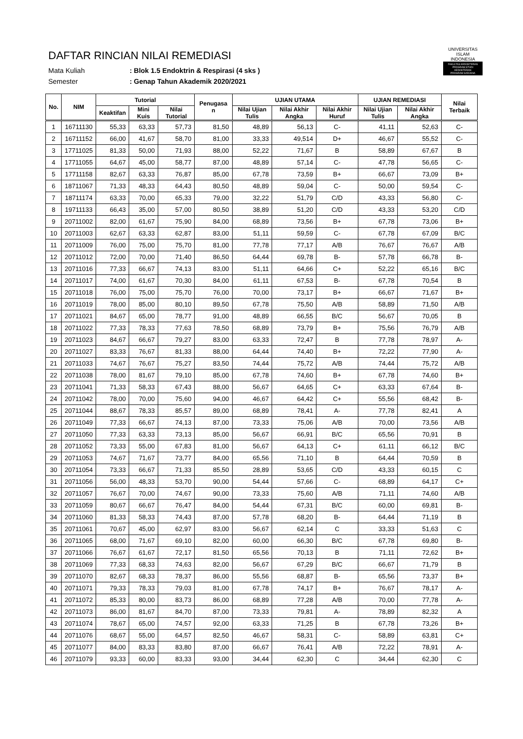DAFTAR RINCIAN NILAI REMEDIASI
Mata Kuliah: Blok 1.5 Endoktrin & Respirasi (4 sks )
Semester: Genap Tahun Akademik 2020/2021
UNIVERSITAS
ISLAM
INDONESIA
FAKULTAS KEDOKTERAN
PROGRAM STUDI KEDOKTERAN
PROGRAM SARJANA
| No. | NIM | Tutorial | | | Penugasa n | UJIAN UTAMA | | | UJIAN REMEDIASI | | Nilai Terbaik |
| --- | --- | --- | --- | --- | --- | --- | --- | --- | --- | --- | --- |
| | | Keaktifan | Mini Kuis | Nilai Tutorial | | Nilai Ujian Tulis | Nilai Akhir Angka | Nilai Akhir Huruf | Nilai Ujian Tulis | Nilai Akhir Angka | |
| 1 | 16711130 | 55,33 | 63,33 | 57,73 | 81,50 | 48,89 | 56,13 | C- | 41,11 | 52,63 | C- |
| 2 | 16711152 | 66,00 | 41,67 | 58,70 | 81,00 | 33,33 | 49,514 | D+ | 46,67 | 55,52 | C- |
| 3 | 17711025 | 81,33 | 50,00 | 71,93 | 88,00 | 52,22 | 71,67 | B | 58,89 | 67,67 | B |
| 4 | 17711055 | 64,67 | 45,00 | 58,77 | 87,00 | 48,89 | 57,14 | C- | 47,78 | 56,65 | C- |
| 5 | 17711158 | 82,67 | 63,33 | 76,87 | 85,00 | 67,78 | 73,59 | B+ | 66,67 | 73,09 | B+ |
| 6 | 18711067 | 71,33 | 48,33 | 64,43 | 80,50 | 48,89 | 59,04 | C- | 50,00 | 59,54 | C- |
| 7 | 18711174 | 63,33 | 70,00 | 65,33 | 79,00 | 32,22 | 51,79 | C/D | 43,33 | 56,80 | C- |
| 8 | 19711133 | 66,43 | 35,00 | 57,00 | 80,50 | 38,89 | 51,20 | C/D | 43,33 | 53,20 | C/D |
| 9 | 20711002 | 82,00 | 61,67 | 75,90 | 84,00 | 68,89 | 73,56 | B+ | 67,78 | 73,06 | B+ |
| 10 | 20711003 | 62,67 | 63,33 | 62,87 | 83,00 | 51,11 | 59,59 | C- | 67,78 | 67,09 | B/C |
| 11 | 20711009 | 76,00 | 75,00 | 75,70 | 81,00 | 77,78 | 77,17 | A/B | 76,67 | 76,67 | A/B |
| 12 | 20711012 | 72,00 | 70,00 | 71,40 | 86,50 | 64,44 | 69,78 | B- | 57,78 | 66,78 | B- |
| 13 | 20711016 | 77,33 | 66,67 | 74,13 | 83,00 | 51,11 | 64,66 | C+ | 52,22 | 65,16 | B/C |
| 14 | 20711017 | 74,00 | 61,67 | 70,30 | 84,00 | 61,11 | 67,53 | B- | 67,78 | 70,54 | B |
| 15 | 20711018 | 76,00 | 75,00 | 75,70 | 76,00 | 70,00 | 73,17 | B+ | 66,67 | 71,67 | B+ |
| 16 | 20711019 | 78,00 | 85,00 | 80,10 | 89,50 | 67,78 | 75,50 | A/B | 58,89 | 71,50 | A/B |
| 17 | 20711021 | 84,67 | 65,00 | 78,77 | 91,00 | 48,89 | 66,55 | B/C | 56,67 | 70,05 | B |
| 18 | 20711022 | 77,33 | 78,33 | 77,63 | 78,50 | 68,89 | 73,79 | B+ | 75,56 | 76,79 | A/B |
| 19 | 20711023 | 84,67 | 66,67 | 79,27 | 83,00 | 63,33 | 72,47 | B | 77,78 | 78,97 | A- |
| 20 | 20711027 | 83,33 | 76,67 | 81,33 | 88,00 | 64,44 | 74,40 | B+ | 72,22 | 77,90 | A- |
| 21 | 20711033 | 74,67 | 76,67 | 75,27 | 83,50 | 74,44 | 75,72 | A/B | 74,44 | 75,72 | A/B |
| 22 | 20711038 | 78,00 | 81,67 | 79,10 | 85,00 | 67,78 | 74,60 | B+ | 67,78 | 74,60 | B+ |
| 23 | 20711041 | 71,33 | 58,33 | 67,43 | 88,00 | 56,67 | 64,65 | C+ | 63,33 | 67,64 | B- |
| 24 | 20711042 | 78,00 | 70,00 | 75,60 | 94,00 | 46,67 | 64,42 | C+ | 55,56 | 68,42 | B- |
| 25 | 20711044 | 88,67 | 78,33 | 85,57 | 89,00 | 68,89 | 78,41 | A- | 77,78 | 82,41 | A |
| 26 | 20711049 | 77,33 | 66,67 | 74,13 | 87,00 | 73,33 | 75,06 | A/B | 70,00 | 73,56 | A/B |
| 27 | 20711050 | 77,33 | 63,33 | 73,13 | 85,00 | 56,67 | 66,91 | B/C | 65,56 | 70,91 | B |
| 28 | 20711052 | 73,33 | 55,00 | 67,83 | 81,00 | 56,67 | 64,13 | C+ | 61,11 | 66,12 | B/C |
| 29 | 20711053 | 74,67 | 71,67 | 73,77 | 84,00 | 65,56 | 71,10 | B | 64,44 | 70,59 | B |
| 30 | 20711054 | 73,33 | 66,67 | 71,33 | 85,50 | 28,89 | 53,65 | C/D | 43,33 | 60,15 | C |
| 31 | 20711056 | 56,00 | 48,33 | 53,70 | 90,00 | 54,44 | 57,66 | C- | 68,89 | 64,17 | C+ |
| 32 | 20711057 | 76,67 | 70,00 | 74,67 | 90,00 | 73,33 | 75,60 | A/B | 71,11 | 74,60 | A/B |
| 33 | 20711059 | 80,67 | 66,67 | 76,47 | 84,00 | 54,44 | 67,31 | B/C | 60,00 | 69,81 | B- |
| 34 | 20711060 | 81,33 | 58,33 | 74,43 | 87,00 | 57,78 | 68,20 | B- | 64,44 | 71,19 | B |
| 35 | 20711061 | 70,67 | 45,00 | 62,97 | 83,00 | 56,67 | 62,14 | C | 33,33 | 51,63 | C |
| 36 | 20711065 | 68,00 | 71,67 | 69,10 | 82,00 | 60,00 | 66,30 | B/C | 67,78 | 69,80 | B- |
| 37 | 20711066 | 76,67 | 61,67 | 72,17 | 81,50 | 65,56 | 70,13 | B | 71,11 | 72,62 | B+ |
| 38 | 20711069 | 77,33 | 68,33 | 74,63 | 82,00 | 56,67 | 67,29 | B/C | 66,67 | 71,79 | B |
| 39 | 20711070 | 82,67 | 68,33 | 78,37 | 86,00 | 55,56 | 68,87 | B- | 65,56 | 73,37 | B+ |
| 40 | 20711071 | 79,33 | 78,33 | 79,03 | 81,00 | 67,78 | 74,17 | B+ | 76,67 | 78,17 | A- |
| 41 | 20711072 | 85,33 | 80,00 | 83,73 | 86,00 | 68,89 | 77,28 | A/B | 70,00 | 77,78 | A- |
| 42 | 20711073 | 86,00 | 81,67 | 84,70 | 87,00 | 73,33 | 79,81 | A- | 78,89 | 82,32 | A |
| 43 | 20711074 | 78,67 | 65,00 | 74,57 | 92,00 | 63,33 | 71,25 | B | 67,78 | 73,26 | B+ |
| 44 | 20711076 | 68,67 | 55,00 | 64,57 | 82,50 | 46,67 | 58,31 | C- | 58,89 | 63,81 | C+ |
| 45 | 20711077 | 84,00 | 83,33 | 83,80 | 87,00 | 66,67 | 76,41 | A/B | 72,22 | 78,91 | A- |
| 46 | 20711079 | 93,33 | 60,00 | 83,33 | 93,00 | 34,44 | 62,30 | C | 34,44 | 62,30 | C |